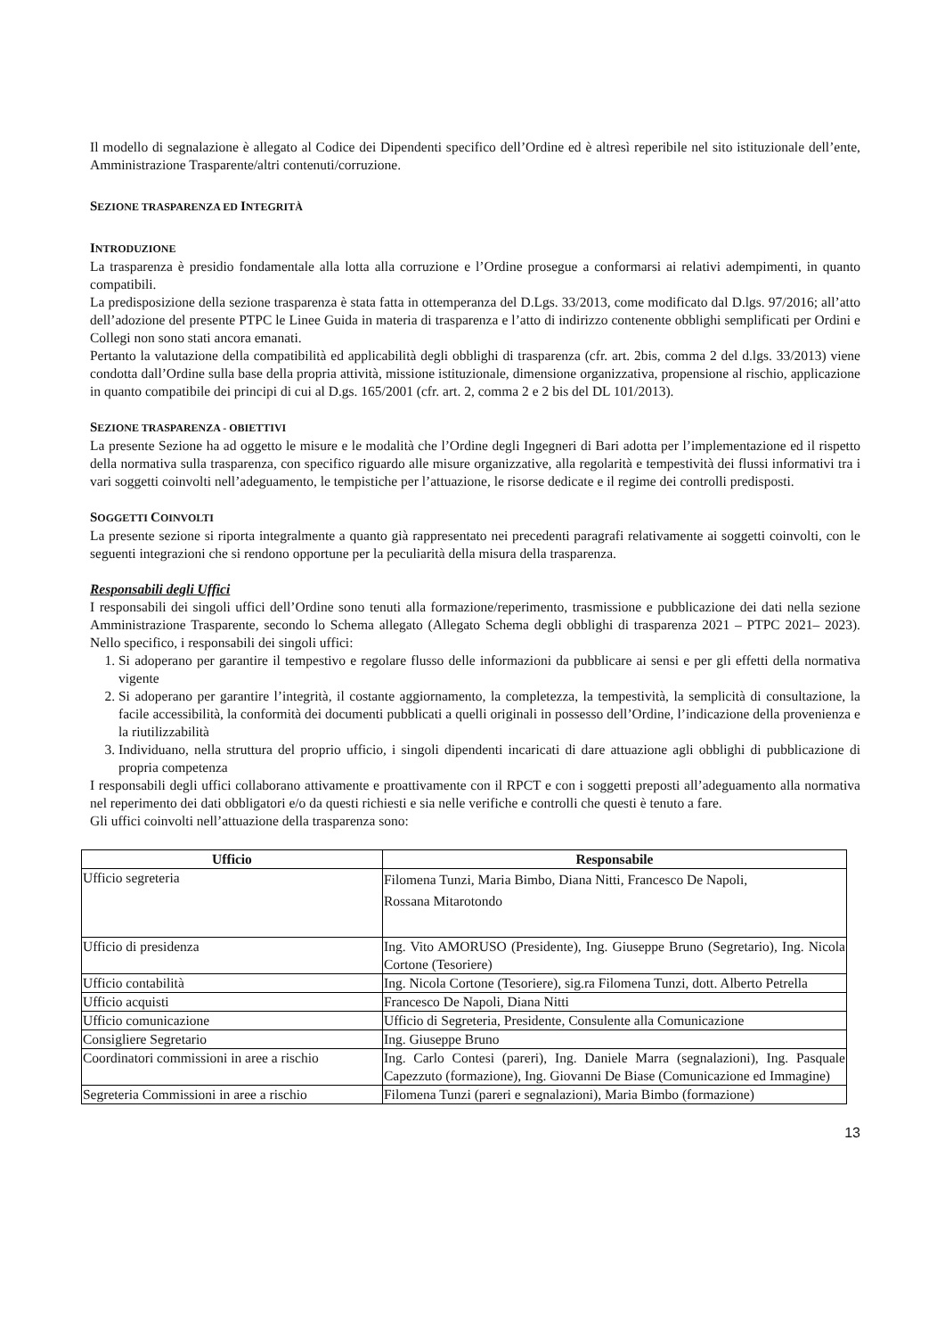Il modello di segnalazione è allegato al Codice dei Dipendenti specifico dell’Ordine ed è altresì reperibile nel sito istituzionale dell’ente, Amministrazione Trasparente/altri contenuti/corruzione.
SEZIONE TRASPARENZA ED INTEGRITÀ
INTRODUZIONE
La trasparenza è presidio fondamentale alla lotta alla corruzione e l’Ordine prosegue a conformarsi ai relativi adempimenti, in quanto compatibili.
La predisposizione della sezione trasparenza è stata fatta in ottemperanza del D.Lgs. 33/2013, come modificato dal D.lgs. 97/2016; all’atto dell’adozione del presente PTPC le Linee Guida in materia di trasparenza e l’atto di indirizzo contenente obblighi semplificati per Ordini e Collegi non sono stati ancora emanati.
Pertanto la valutazione della compatibilità ed applicabilità degli obblighi di trasparenza (cfr. art. 2bis, comma 2 del d.lgs. 33/2013) viene condotta dall’Ordine sulla base della propria attività, missione istituzionale, dimensione organizzativa, propensione al rischio, applicazione in quanto compatibile dei principi di cui al D.gs. 165/2001 (cfr. art. 2, comma 2 e 2 bis del DL 101/2013).
SEZIONE TRASPARENZA - OBIETTIVI
La presente Sezione ha ad oggetto le misure e le modalità che l’Ordine degli Ingegneri di Bari adotta per l’implementazione ed il rispetto della normativa sulla trasparenza, con specifico riguardo alle misure organizzative, alla regolarità e tempestività dei flussi informativi tra i vari soggetti coinvolti nell’adeguamento, le tempistiche per l’attuazione, le risorse dedicate e il regime dei controlli predisposti.
SOGGETTI COINVOLTI
La presente sezione si riporta integralmente a quanto già rappresentato nei precedenti paragrafi relativamente ai soggetti coinvolti, con le seguenti integrazioni che si rendono opportune per la peculiarità della misura della trasparenza.
Responsabili degli Uffici
I responsabili dei singoli uffici dell’Ordine sono tenuti alla formazione/reperimento, trasmissione e pubblicazione dei dati nella sezione Amministrazione Trasparente, secondo lo Schema allegato (Allegato Schema degli obblighi di trasparenza 2021 – PTPC 2021– 2023). Nello specifico, i responsabili dei singoli uffici:
1. Si adoperano per garantire il tempestivo e regolare flusso delle informazioni da pubblicare ai sensi e per gli effetti della normativa vigente
2. Si adoperano per garantire l’integrità, il costante aggiornamento, la completezza, la tempestività, la semplicità di consultazione, la facile accessibilità, la conformità dei documenti pubblicati a quelli originali in possesso dell’Ordine, l’indicazione della provenienza e la riutilizzabilità
3. Individuano, nella struttura del proprio ufficio, i singoli dipendenti incaricati di dare attuazione agli obblighi di pubblicazione di propria competenza
I responsabili degli uffici collaborano attivamente e proattivamente con il RPCT e con i soggetti preposti all’adeguamento alla normativa nel reperimento dei dati obbligatori e/o da questi richiesti e sia nelle verifiche e controlli che questi è tenuto a fare.
Gli uffici coinvolti nell’attuazione della trasparenza sono:
| Ufficio | Responsabile |
| --- | --- |
| Ufficio segreteria | Filomena Tunzi, Maria Bimbo, Diana Nitti, Francesco De Napoli, Rossana Mitarotondo |
| Ufficio di presidenza | Ing. Vito AMORUSO (Presidente), Ing. Giuseppe Bruno (Segretario), Ing. Nicola Cortone (Tesoriere) |
| Ufficio contabilità | Ing. Nicola Cortone (Tesoriere), sig.ra Filomena Tunzi, dott. Alberto Petrella |
| Ufficio acquisti | Francesco De Napoli, Diana Nitti |
| Ufficio comunicazione | Ufficio di Segreteria, Presidente, Consulente alla Comunicazione |
| Consigliere Segretario | Ing. Giuseppe Bruno |
| Coordinatori commissioni in aree a rischio | Ing. Carlo Contesi (pareri), Ing. Daniele Marra (segnalazioni), Ing. Pasquale Capezzuto (formazione), Ing. Giovanni De Biase (Comunicazione ed Immagine) |
| Segreteria Commissioni in aree a rischio | Filomena Tunzi (pareri e segnalazioni), Maria Bimbo (formazione) |
13